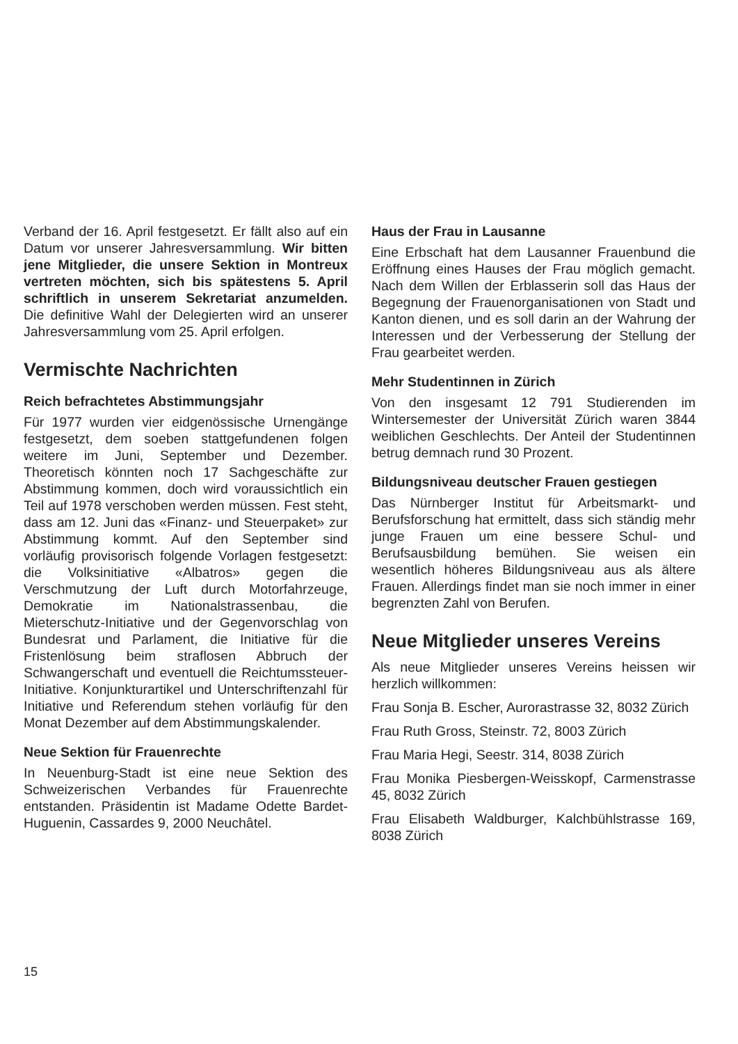Verband der 16. April festgesetzt. Er fällt also auf ein Datum vor unserer Jahresversammlung. Wir bitten jene Mitglieder, die unsere Sektion in Montreux vertreten möchten, sich bis spätestens 5. April schriftlich in unserem Sekretariat anzumelden. Die definitive Wahl der Delegierten wird an unserer Jahresversammlung vom 25. April erfolgen.
Vermischte Nachrichten
Reich befrachtetes Abstimmungsjahr
Für 1977 wurden vier eidgenössische Urnengänge festgesetzt, dem soeben stattgefundenen folgen weitere im Juni, September und Dezember. Theoretisch könnten noch 17 Sachgeschäfte zur Abstimmung kommen, doch wird voraussichtlich ein Teil auf 1978 verschoben werden müssen. Fest steht, dass am 12. Juni das «Finanz- und Steuerpaket» zur Abstimmung kommt. Auf den September sind vorläufig provisorisch folgende Vorlagen festgesetzt: die Volksinitiative «Albatros» gegen die Verschmutzung der Luft durch Motorfahrzeuge, Demokratie im Nationalstrassenbau, die Mieterschutz-Initiative und der Gegenvorschlag von Bundesrat und Parlament, die Initiative für die Fristenlösung beim straflosen Abbruch der Schwangerschaft und eventuell die Reichtumssteuer-Initiative. Konjunkturartikel und Unterschriftenzahl für Initiative und Referendum stehen vorläufig für den Monat Dezember auf dem Abstimmungskalender.
Neue Sektion für Frauenrechte
In Neuenburg-Stadt ist eine neue Sektion des Schweizerischen Verbandes für Frauenrechte entstanden. Präsidentin ist Madame Odette Bardet-Huguenin, Cassardes 9, 2000 Neuchâtel.
Haus der Frau in Lausanne
Eine Erbschaft hat dem Lausanner Frauenbund die Eröffnung eines Hauses der Frau möglich gemacht. Nach dem Willen der Erblasserin soll das Haus der Begegnung der Frauenorganisationen von Stadt und Kanton dienen, und es soll darin an der Wahrung der Interessen und der Verbesserung der Stellung der Frau gearbeitet werden.
Mehr Studentinnen in Zürich
Von den insgesamt 12 791 Studierenden im Wintersemester der Universität Zürich waren 3844 weiblichen Geschlechts. Der Anteil der Studentinnen betrug demnach rund 30 Prozent.
Bildungsniveau deutscher Frauen gestiegen
Das Nürnberger Institut für Arbeitsmarkt- und Berufsforschung hat ermittelt, dass sich ständig mehr junge Frauen um eine bessere Schul- und Berufsausbildung bemühen. Sie weisen ein wesentlich höheres Bildungsniveau aus als ältere Frauen. Allerdings findet man sie noch immer in einer begrenzten Zahl von Berufen.
Neue Mitglieder unseres Vereins
Als neue Mitglieder unseres Vereins heissen wir herzlich willkommen:
Frau Sonja B. Escher, Aurorastrasse 32, 8032 Zürich
Frau Ruth Gross, Steinstr. 72, 8003 Zürich
Frau Maria Hegi, Seestr. 314, 8038 Zürich
Frau Monika Piesbergen-Weisskopf, Carmenstrasse 45, 8032 Zürich
Frau Elisabeth Waldburger, Kalchbühlstrasse 169, 8038 Zürich
15